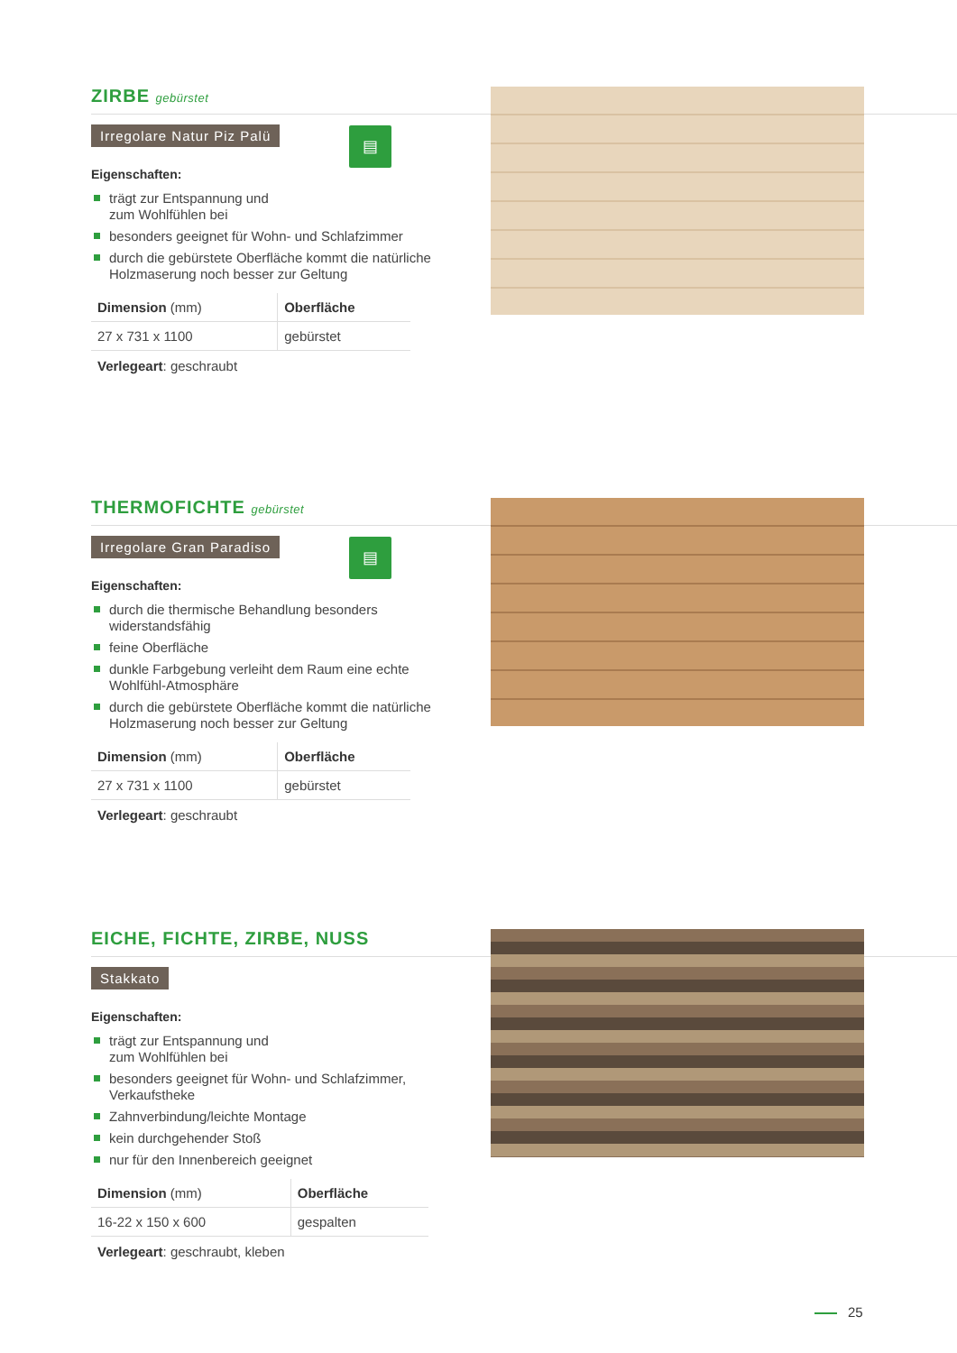ZIRBE gebürstet
Irregolare Natur Piz Palü
▤
Eigenschaften:
trägt zur Entspannung und
zum Wohlfühlen bei
besonders geeignet für Wohn- und Schlafzimmer
durch die gebürstete Oberfläche kommt die natürliche Holzmaserung noch besser zur Geltung
| Dimension (mm) | Oberfläche |
| 27 x 731 x 1100 | gebürstet |
Verlegeart: geschraubt
THERMOFICHTE gebürstet
Irregolare Gran Paradiso
▤
Eigenschaften:
durch die thermische Behandlung besonders widerstandsfähig
feine Oberfläche
dunkle Farbgebung verleiht dem Raum eine echte Wohlfühl-Atmosphäre
durch die gebürstete Oberfläche kommt die natürliche Holzmaserung noch besser zur Geltung
| Dimension (mm) | Oberfläche |
| 27 x 731 x 1100 | gebürstet |
Verlegeart: geschraubt
EICHE, FICHTE, ZIRBE, NUSS
Stakkato
Eigenschaften:
trägt zur Entspannung und
zum Wohlfühlen bei
besonders geeignet für Wohn- und Schlafzimmer, Verkaufstheke
Zahnverbindung/leichte Montage
kein durchgehender Stoß
nur für den Innenbereich geeignet
| Dimension (mm) | Oberfläche |
| 16-22 x 150 x 600 | gespalten |
Verlegeart: geschraubt, kleben
25